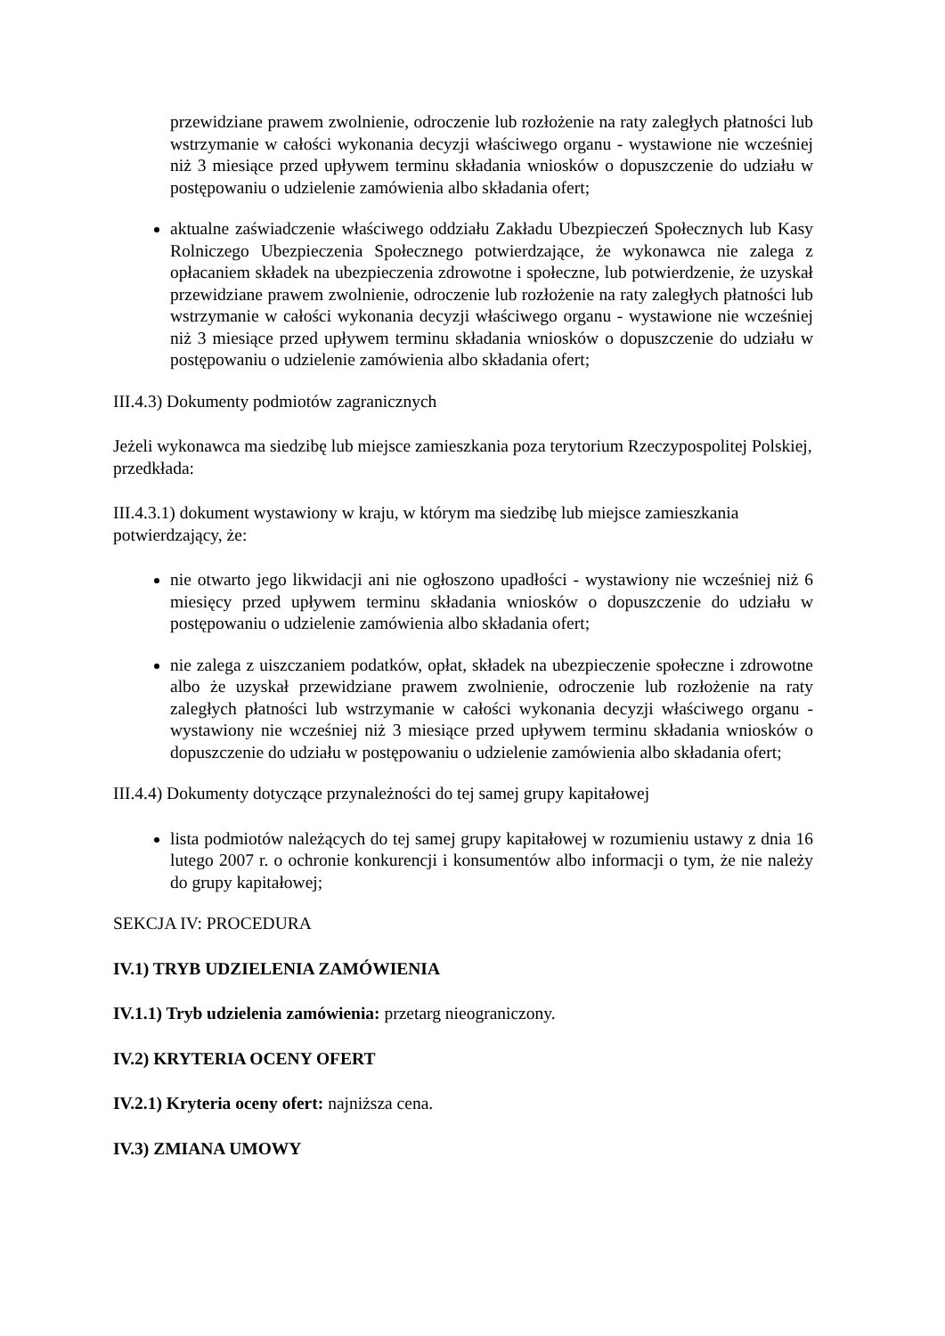przewidziane prawem zwolnienie, odroczenie lub rozłożenie na raty zaległych płatności lub wstrzymanie w całości wykonania decyzji właściwego organu - wystawione nie wcześniej niż 3 miesiące przed upływem terminu składania wniosków o dopuszczenie do udziału w postępowaniu o udzielenie zamówienia albo składania ofert;
aktualne zaświadczenie właściwego oddziału Zakładu Ubezpieczeń Społecznych lub Kasy Rolniczego Ubezpieczenia Społecznego potwierdzające, że wykonawca nie zalega z opłacaniem składek na ubezpieczenia zdrowotne i społeczne, lub potwierdzenie, że uzyskał przewidziane prawem zwolnienie, odroczenie lub rozłożenie na raty zaległych płatności lub wstrzymanie w całości wykonania decyzji właściwego organu - wystawione nie wcześniej niż 3 miesiące przed upływem terminu składania wniosków o dopuszczenie do udziału w postępowaniu o udzielenie zamówienia albo składania ofert;
III.4.3) Dokumenty podmiotów zagranicznych
Jeżeli wykonawca ma siedzibę lub miejsce zamieszkania poza terytorium Rzeczypospolitej Polskiej, przedkłada:
III.4.3.1) dokument wystawiony w kraju, w którym ma siedzibę lub miejsce zamieszkania potwierdzający, że:
nie otwarto jego likwidacji ani nie ogłoszono upadłości - wystawiony nie wcześniej niż 6 miesięcy przed upływem terminu składania wniosków o dopuszczenie do udziału w postępowaniu o udzielenie zamówienia albo składania ofert;
nie zalega z uiszczaniem podatków, opłat, składek na ubezpieczenie społeczne i zdrowotne albo że uzyskał przewidziane prawem zwolnienie, odroczenie lub rozłożenie na raty zaległych płatności lub wstrzymanie w całości wykonania decyzji właściwego organu - wystawiony nie wcześniej niż 3 miesiące przed upływem terminu składania wniosków o dopuszczenie do udziału w postępowaniu o udzielenie zamówienia albo składania ofert;
III.4.4) Dokumenty dotyczące przynależności do tej samej grupy kapitałowej
lista podmiotów należących do tej samej grupy kapitałowej w rozumieniu ustawy z dnia 16 lutego 2007 r. o ochronie konkurencji i konsumentów albo informacji o tym, że nie należy do grupy kapitałowej;
SEKCJA IV: PROCEDURA
IV.1) TRYB UDZIELENIA ZAMÓWIENIA
IV.1.1) Tryb udzielenia zamówienia: przetarg nieograniczony.
IV.2) KRYTERIA OCENY OFERT
IV.2.1) Kryteria oceny ofert: najniższa cena.
IV.3) ZMIANA UMOWY